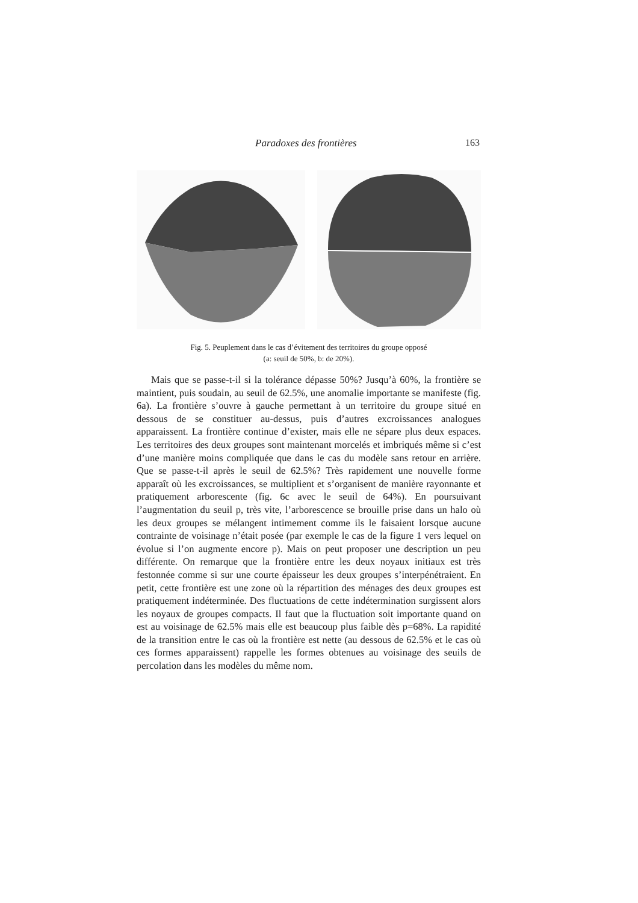Paradoxes des frontières 163
Fig. 5. Peuplement dans le cas d’évitement des territoires du groupe opposé
(a: seuil de 50%, b: de 20%).
Mais que se passe-t-il si la tolérance dépasse 50%? Jusqu’à 60%, la frontière se maintient, puis soudain, au seuil de 62.5%, une anomalie importante se manifeste (fig. 6a). La frontière s’ouvre à gauche permettant à un territoire du groupe situé en dessous de se constituer au-dessus, puis d’autres excroissances analogues apparaissent. La frontière continue d’exister, mais elle ne sépare plus deux espaces. Les territoires des deux groupes sont maintenant morcelés et imbriqués même si c’est d’une manière moins compliquée que dans le cas du modèle sans retour en arrière. Que se passe-t-il après le seuil de 62.5%? Très rapidement une nouvelle forme apparaît où les excroissances, se multiplient et s’organisent de manière rayonnante et pratiquement arborescente (fig. 6c avec le seuil de 64%). En poursuivant l’augmentation du seuil p, très vite, l’arborescence se brouille prise dans un halo où les deux groupes se mélangent intimement comme ils le faisaient lorsque aucune contrainte de voisinage n’était posée (par exemple le cas de la figure 1 vers lequel on évolue si l’on augmente encore p). Mais on peut proposer une description un peu différente. On remarque que la frontière entre les deux noyaux initiaux est très festonnée comme si sur une courte épaisseur les deux groupes s’interpénétraient. En petit, cette frontière est une zone où la répartition des ménages des deux groupes est pratiquement indéterminée. Des fluctuations de cette indétermination surgissent alors les noyaux de groupes compacts. Il faut que la fluctuation soit importante quand on est au voisinage de 62.5% mais elle est beaucoup plus faible dès p=68%. La rapidité de la transition entre le cas où la frontière est nette (au dessous de 62.5% et le cas où ces formes apparaissent) rappelle les formes obtenues au voisinage des seuils de percolation dans les modèles du même nom.